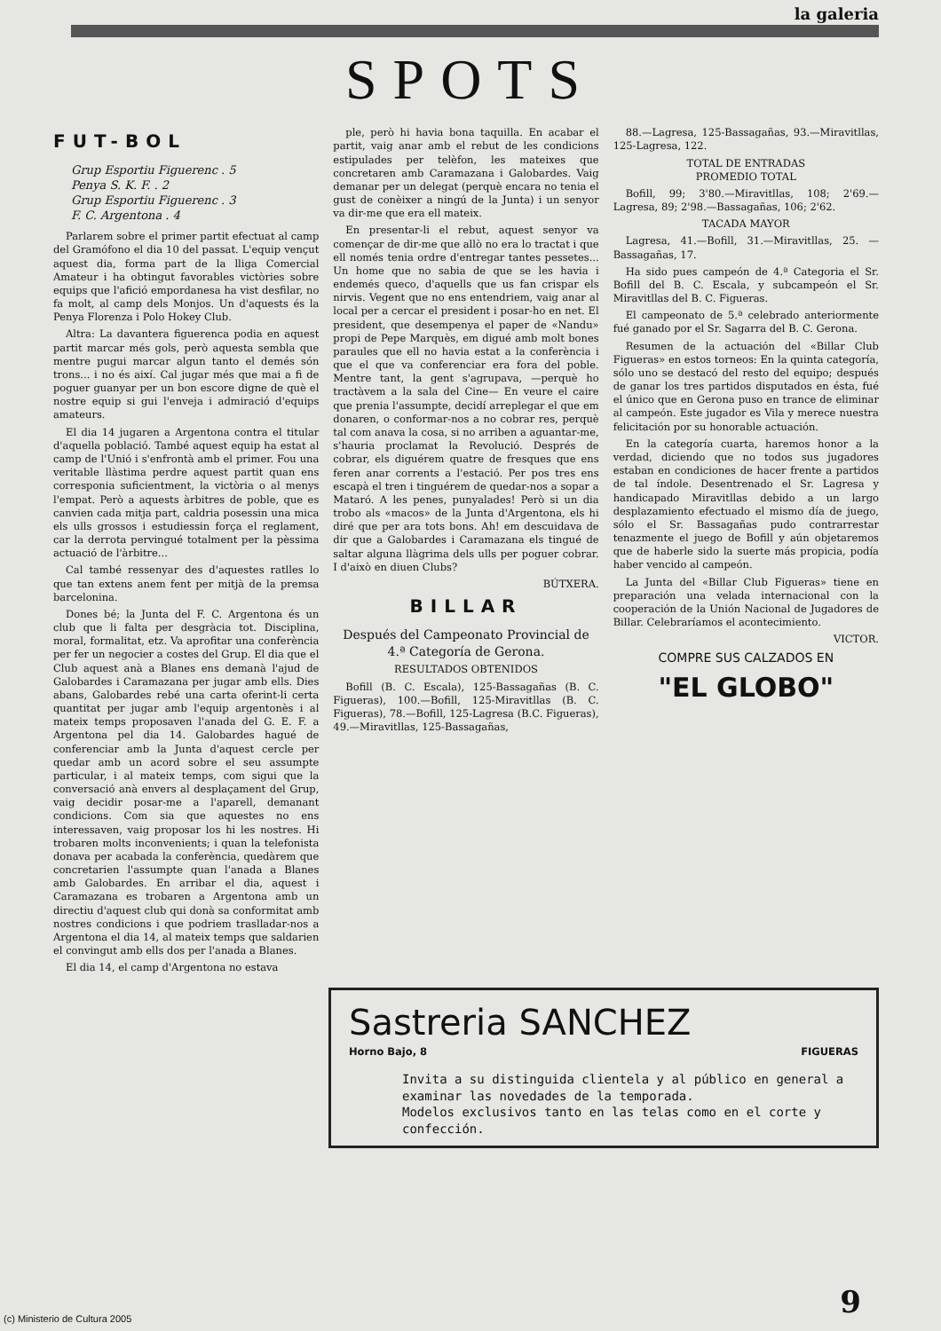la galeria
SPOTS
FUT-BOL
Grup Esportiu Figuerenc . 5
Penya S. K. F. . 2
Grup Esportiu Figuerenc . 3
F. C. Argentona . 4
Parlarem sobre el primer partit efectuat al camp del Gramófono el dia 10 del passat. L'equip vençut aquest dia, forma part de la lliga Comercial Amateur i ha obtingut favorables victòries sobre equips que l'afició empordanesa ha vist desfilar, no fa molt, al camp dels Monjos. Un d'aquests és la Penya Florenza i Polo Hokey Club.
Altra: La davantera figuerenca podia en aquest partit marcar més gols, però aquesta sembla que mentre pugui marcar algun tanto el demés són trons... i no és així. Cal jugar més que mai a fi de poguer guanyar per un bon escore digne de què el nostre equip si gui l'enveja i admiració d'equips amateurs.
El dia 14 jugaren a Argentona contra el titular d'aquella població. També aquest equip ha estat al camp de l'Unió i s'enfrontà amb el primer. Fou una veritable llàstima perdre aquest partit quan ens corresponia suficientment, la victòria o al menys l'empat. Però a aquests àrbitres de poble, que es canvien cada mitja part, caldria posessin una mica els ulls grossos i estudiessin força el reglament, car la derrota pervingué totalment per la pèssima actuació de l'àrbitre...
Cal també ressenyar des d'aquestes ratlles lo que tan extens anem fent per mitjà de la premsa barcelonina.
Dones bé; la Junta del F. C. Argentona és un club que li falta per desgràcia tot. Disciplina, moral, formalitat, etz. Va aprofitar una conferència per fer un negocier a costes del Grup. El dia que el Club aquest anà a Blanes ens demanà l'ajud de Galobardes i Caramazana per jugar amb ells. Dies abans, Galobardes rebé una carta oferint-li certa quantitat per jugar amb l'equip argentonès i al mateix temps proposaven l'anada del G. E. F. a Argentona pel dia 14. Galobardes hagué de conferenciar amb la Junta d'aquest cercle per quedar amb un acord sobre el seu assumpte particular, i al mateix temps, com sigui que la conversació anà envers al desplaçament del Grup, vaig decidir posar-me a l'aparell, demanant condicions. Com sia que aquestes no ens interessaven, vaig proposar los hi les nostres. Hi trobaren molts inconvenients; i quan la telefonista donava per acabada la conferència, quedàrem que concretarien l'assumpte quan l'anada a Blanes amb Galobardes. En arribar el dia, aquest i Caramazana es trobaren a Argentona amb un directiu d'aquest club qui donà sa conformitat amb nostres condicions i que podriem traslladar-nos a Argentona el dia 14, al mateix temps que saldarien el convingut amb ells dos per l'anada a Blanes.
El dia 14, el camp d'Argentona no estava
ple, però hi havia bona taquilla. En acabar el partit, vaig anar amb el rebut de les condicions estipulades per telèfon, les mateixes que concretaren amb Caramazana i Galobardes. Vaig demanar per un delegat (perquè encara no tenia el gust de conèixer a ningú de la Junta) i un senyor va dir-me que era ell mateix.
En presentar-li el rebut, aquest senyor va començar de dir-me que allò no era lo tractat i que ell només tenia ordre d'entregar tantes pessetes... Un home que no sabia de que se les havia i endemés queco, d'aquells que us fan crispar els nirvis. Vegent que no ens entendriem, vaig anar al local per a cercar el president i posar-ho en net. El president, que desempenya el paper de «Nandu» propi de Pepe Marquès, em digué amb molt bones paraules que ell no havia estat a la conferència i que el que va conferenciar era fora del poble. Mentre tant, la gent s'agrupava, —perquè ho tractàvem a la sala del Cine— En veure el caire que prenia l'assumpte, decidí arreplegar el que em donaren, o conformar-nos a no cobrar res, perquè tal com anava la cosa, si no arriben a aguantar-me, s'hauria proclamat la Revolució. Després de cobrar, els diguérem quatre de fresques que ens feren anar corrents a l'estació. Per pos tres ens escapà el tren i tinguérem de quedar-nos a sopar a Mataró. A les penes, punyalades! Però si un dia trobo als «macos» de la Junta d'Argentona, els hi diré que per ara tots bons. Ah! em descuidava de dir que a Galobardes i Caramazana els tingué de saltar alguna llàgrima dels ulls per poguer cobrar. I d'això en diuen Clubs?
BÚTXERA.
BILLAR
Después del Campeonato Provincial de 4.ª Categoría de Gerona.
RESULTADOS OBTENIDOS
Bofill (B. C. Escala), 125-Bassagañas (B. C. Figueras), 100.—Bofill, 125-Miravitllas (B. C. Figueras), 78.—Bofill, 125-Lagresa (B.C. Figueras), 49.—Miravitllas, 125-Bassagañas,
88.—Lagresa, 125-Bassagañas, 93.—Miravitllas, 125-Lagresa, 122.
TOTAL DE ENTRADAS
PROMEDIO TOTAL
Bofill, 99; 3'80.—Miravitllas, 108; 2'69.—Lagresa, 89; 2'98.—Bassagañas, 106; 2'62.
TACADA MAYOR
Lagresa, 41.—Bofill, 31.—Miravitllas, 25. —Bassagañas, 17.
Ha sido pues campeón de 4.ª Categoria el Sr. Bofill del B. C. Escala, y subcampeón el Sr. Miravitllas del B. C. Figueras.
El campeonato de 5.ª celebrado anteriormente fué ganado por el Sr. Sagarra del B. C. Gerona.
Resumen de la actuación del «Billar Club Figueras» en estos torneos: En la quinta categoría, sólo uno se destacó del resto del equipo; después de ganar los tres partidos disputados en ésta, fué el único que en Gerona puso en trance de eliminar al campeón. Este jugador es Vila y merece nuestra felicitación por su honorable actuación.
En la categoría cuarta, haremos honor a la verdad, diciendo que no todos sus jugadores estaban en condiciones de hacer frente a partidos de tal índole. Desentrenado el Sr. Lagresa y handicapado Miravitllas debido a un largo desplazamiento efectuado el mismo día de juego, sólo el Sr. Bassagañas pudo contrarrestar tenazmente el juego de Bofill y aún objetaremos que de haberle sido la suerte más propicia, podía haber vencido al campeón.
La Junta del «Billar Club Figueras» tiene en preparación una velada internacional con la cooperación de la Unión Nacional de Jugadores de Billar. Celebraríamos el acontecimiento.
VICTOR.
COMPRE SUS CALZADOS EN
"EL GLOBO"
Sastreria SANCHEZ
Horno Bajo, 8 FIGUERAS
Invita a su distinguida clientela y al público en general a examinar las novedades de la temporada.
Modelos exclusivos tanto en las telas como en el corte y confección.
9 (c) Ministerio de Cultura 2005